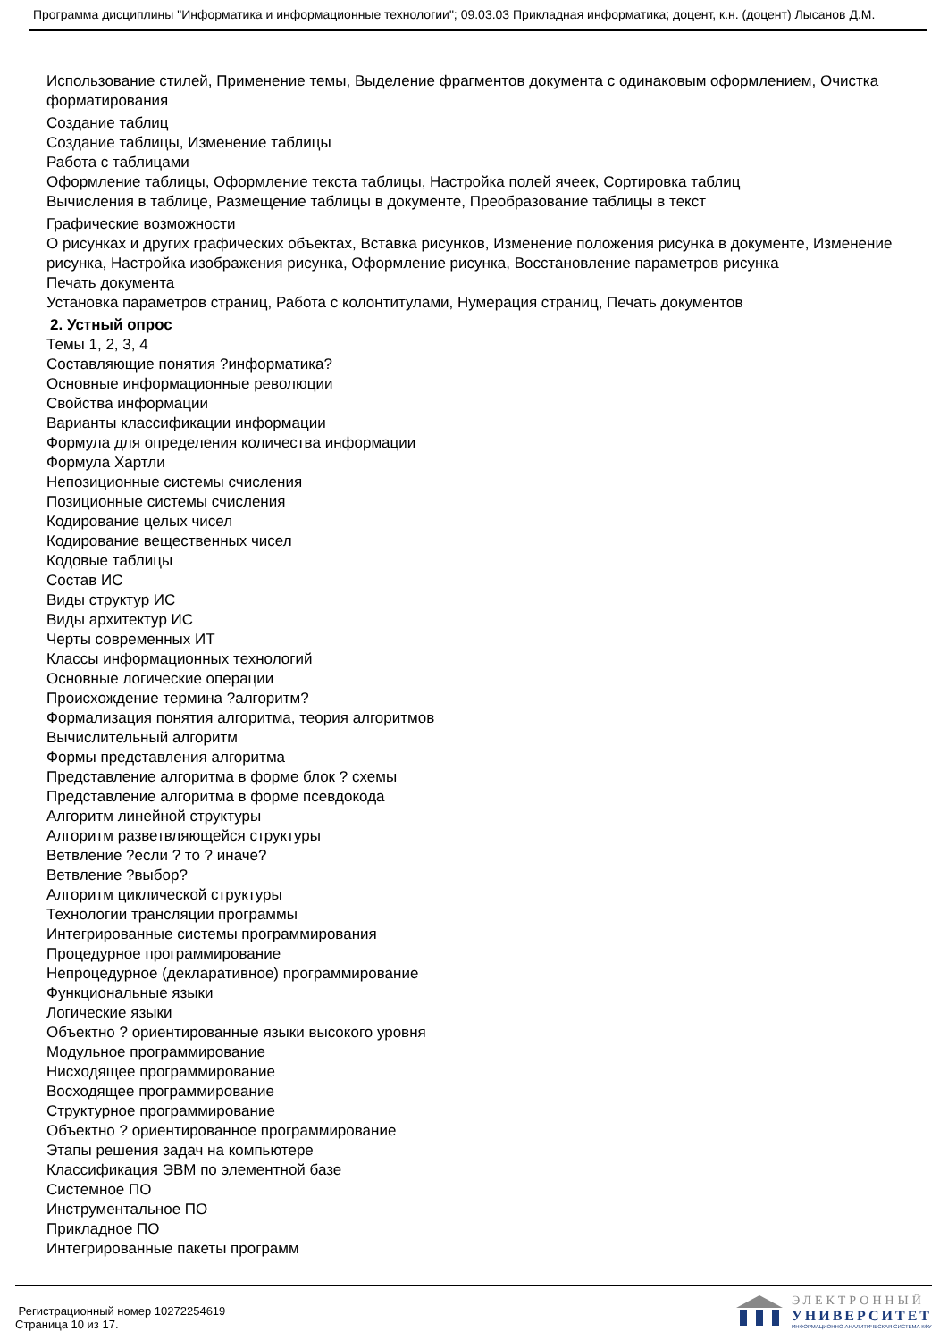Программа дисциплины "Информатика и информационные технологии"; 09.03.03 Прикладная информатика; доцент, к.н. (доцент) Лысанов Д.М.
Использование стилей, Применение темы, Выделение фрагментов документа с одинаковым оформлением, Очистка форматирования
Создание таблиц
Создание таблицы, Изменение таблицы
Работа с таблицами
Оформление таблицы, Оформление текста таблицы, Настройка полей ячеек, Сортировка таблиц
Вычисления в таблице, Размещение таблицы в документе, Преобразование таблицы в текст
Графические возможности
О рисунках и других графических объектах, Вставка рисунков, Изменение положения рисунка в документе, Изменение рисунка, Настройка изображения рисунка, Оформление рисунка, Восстановление параметров рисунка
Печать документа
Установка параметров страниц, Работа с колонтитулами, Нумерация страниц, Печать документов
2. Устный опрос
Темы 1, 2, 3, 4
Составляющие понятия ?информатика?
Основные информационные революции
Свойства информации
Варианты классификации информации
Формула для определения количества информации
Формула Хартли
Непозиционные системы счисления
Позиционные системы счисления
Кодирование целых чисел
Кодирование вещественных чисел
Кодовые таблицы
Состав ИС
Виды структур ИС
Виды архитектур ИС
Черты современных ИТ
Классы информационных технологий
Основные логические операции
Происхождение термина ?алгоритм?
Формализация понятия алгоритма, теория алгоритмов
Вычислительный алгоритм
Формы представления алгоритма
Представление алгоритма в форме блок ? схемы
Представление алгоритма в форме псевдокода
Алгоритм линейной структуры
Алгоритм разветвляющейся структуры
Ветвление ?если ? то ? иначе?
Ветвление ?выбор?
Алгоритм циклической структуры
Технологии трансляции программы
Интегрированные системы программирования
Процедурное программирование
Непроцедурное (декларативное) программирование
Функциональные языки
Логические языки
Объектно ? ориентированные языки высокого уровня
Модульное программирование
Нисходящее программирование
Восходящее программирование
Структурное программирование
Объектно ? ориентированное программирование
Этапы решения задач на компьютере
Классификация ЭВМ по элементной базе
Системное ПО
Инструментальное ПО
Прикладное ПО
Интегрированные пакеты программ
Регистрационный номер 10272254619
Страница 10 из 17.
ЭЛЕКТРОННЫЙ
УНИВЕРСИТЕТ
ИНФОРМАЦИОННО-АНАЛИТИЧЕСКАЯ СИСТЕМА КФУ